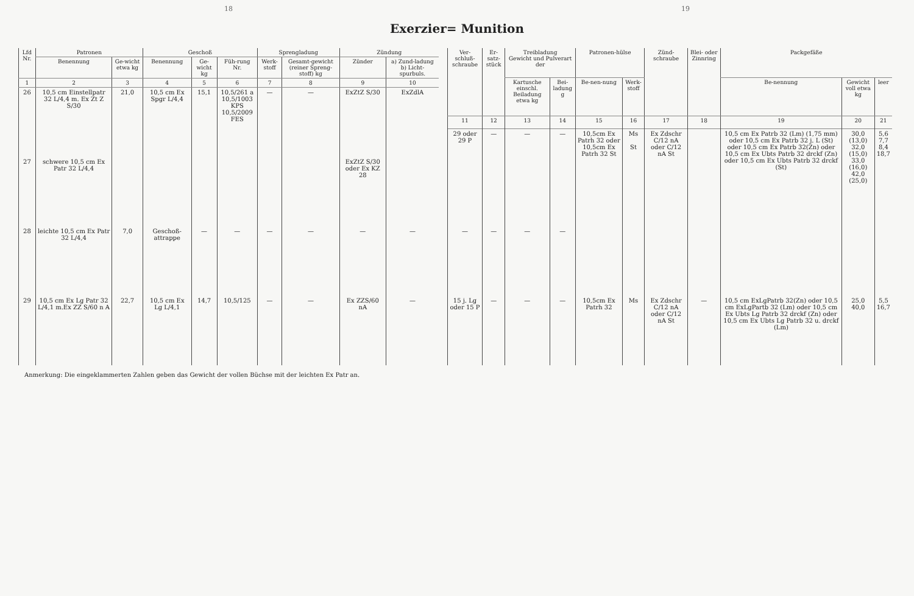18 19
Exerzier= Munition
| Lfd Nr. | Patronen | | Geschoß | | | Sprengladung | | Zündung | |
| --- | --- | --- | --- | --- | --- | --- | --- | --- | --- |
| | Benennung | Ge-wicht etwa kg | Benennung | Ge-wicht kg | Füh-rung Nr. | Werk-stoff | Gesamt-gewicht (reiner Spreng-stoff) kg | Zünder | a) Zund-ladung b) Licht-spurbuls. |
| 1 | 2 | 3 | 4 | 5 | 6 | 7 | 8 | 9 | 10 |
| 26 | 10,5 cm Einstellpatr 32 L/4,4 m. Ex Zt Z S/30 | 21,0 | 10,5 cm Ex Spgr L/4,4 | 15,1 | 10,5/261 a 10,5/1003 KPS 10,5/2009 FES | — | — | ExZtZ S/30 | ExZdlA |
| 27 | schwere 10,5 cm Ex Patr 32 L/4,4 | | | | | | | ExZtZ S/30 oder Ex KZ 28 | |
| 28 | leichte 10,5 cm Ex Patr 32 L/4,4 | 7,0 | Geschoß-attrappe | — | — | — | — | — | — |
| 29 | 10,5 cm Ex Lg Patr 32 L/4,1 m.Ex ZZ S/60 n A | 22,7 | 10,5 cm Ex Lg L/4,1 | 14,7 | 10,5/125 | — | — | Ex ZZS/60 nA | — |
| Ver-schluß-schraube | Er-satz-stück | Treibladung Gewicht und Pulverart der | | Patronen-hülse | | Zünd-schraube | Blei- oder Zinnring | Packgefäße | | |
| --- | --- | --- | --- | --- | --- | --- | --- | --- | --- | --- |
| | | Kartusche einschl. Beiladung etwa kg | Bei-ladung g | Be-nen-nung | Werk-stoff | | | Be-nennung | Gewicht voll etwa kg | leer |
| 11 | 12 | 13 | 14 | 15 | 16 | 17 | 18 | 19 | 20 | 21 |
| 29 oder 29 P | — | — | — | 10,5cm Ex Patrh 32 oder 10,5cm Ex Patrh 32 St | Ms St | Ex Zdschr C/12 nA oder C/12 nA St | | 10,5 cm Ex Patrb 32 (Lm) (1,75 mm) oder 10,5 cm Ex Patrb 32 j. L (St) oder 10,5 cm Ex Patrb 32(Zn) oder 10,5 cm Ex Ubts Patrb 32 drckf (Zn) oder 10,5 cm Ex Ubts Patrb 32 drckf (St) | 30,0 (13,0) 32,0 (15,0) 33,0 (16,0) 42,0 (25,0) | 5,6 7,7 8,4 18,7 |
| — | — | — | — | | | | | | | |
| 15 j. Lg oder 15 P | — | — | — | 10,5cm Ex Patrh 32 | Ms | Ex Zdschr C/12 nA oder C/12 nA St | — | 10,5 cm ExLgPatrb 32(Zn) oder 10,5 cm ExLgPartb 32 (Lm) oder 10,5 cm Ex Ubts Lg Patrb 32 drckf (Zn) oder 10,5 cm Ex Ubts Lg Patrb 32 u. drckf (Lm) | 25,0 40,0 | 5,5 16,7 |
Anmerkung: Die eingeklammerten Zahlen geben das Gewicht der vollen Büchse mit der leichten Ex Patr an.